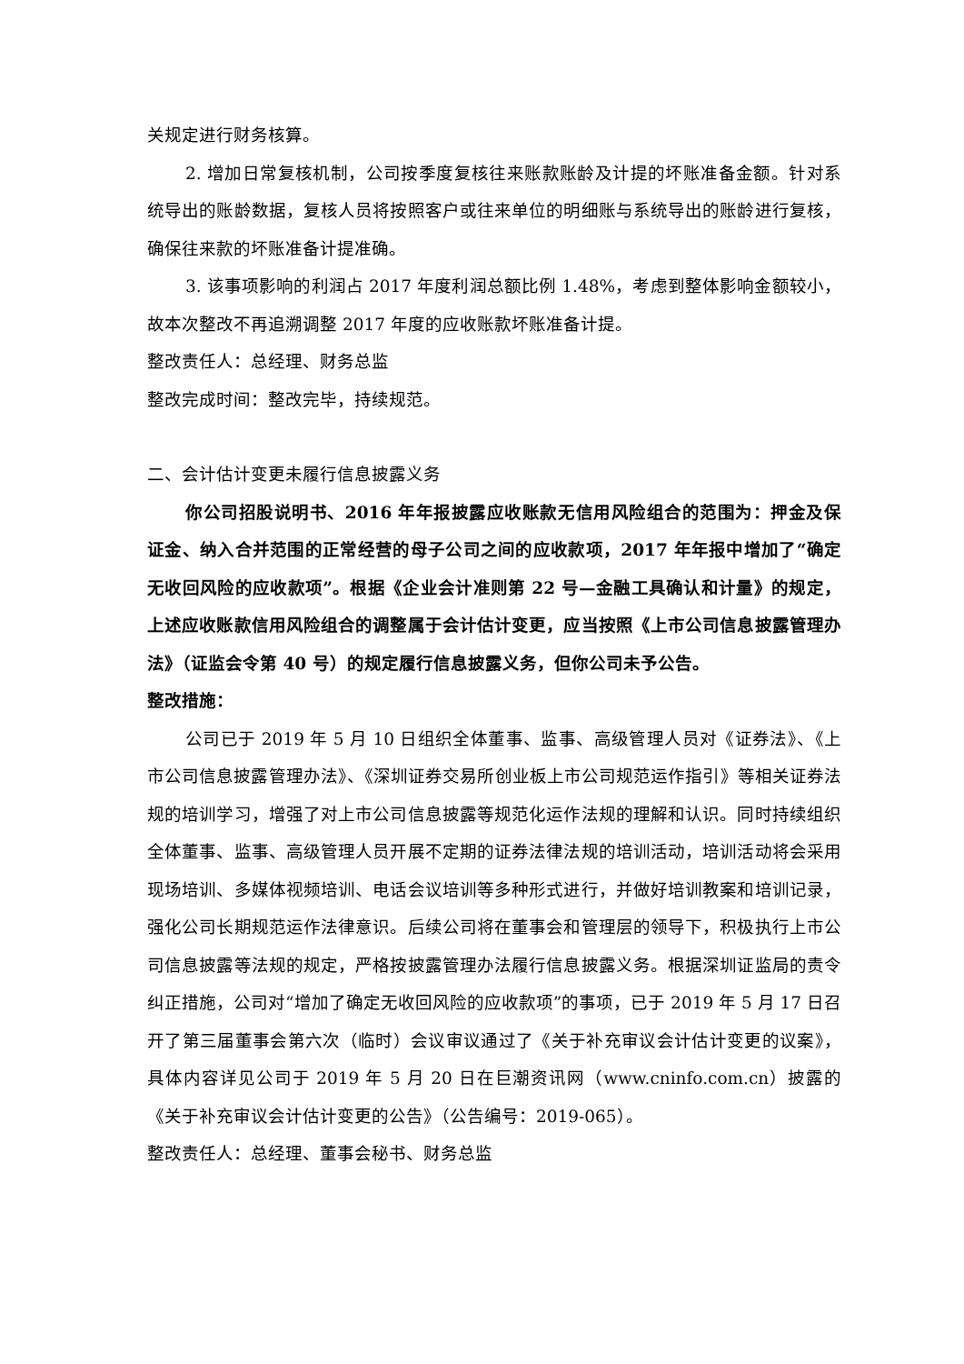关规定进行财务核算。
2. 增加日常复核机制，公司按季度复核往来账款账龄及计提的坏账准备金额。针对系统导出的账龄数据，复核人员将按照客户或往来单位的明细账与系统导出的账龄进行复核，确保往来款的坏账准备计提准确。
3. 该事项影响的利润占 2017 年度利润总额比例 1.48%，考虑到整体影响金额较小，故本次整改不再追溯调整 2017 年度的应收账款坏账准备计提。
整改责任人：总经理、财务总监
整改完成时间：整改完毕，持续规范。
二、会计估计变更未履行信息披露义务
你公司招股说明书、2016 年年报披露应收账款无信用风险组合的范围为：押金及保证金、纳入合并范围的正常经营的母子公司之间的应收款项，2017 年年报中增加了“确定无收回风险的应收款项”。根据《企业会计准则第 22 号—金融工具确认和计量》的规定，上述应收账款信用风险组合的调整属于会计估计变更，应当按照《上市公司信息披露管理办法》（证监会令第 40 号）的规定履行信息披露义务，但你公司未予公告。
整改措施：
公司已于 2019 年 5 月 10 日组织全体董事、监事、高级管理人员对《证券法》、《上市公司信息披露管理办法》、《深圳证券交易所创业板上市公司规范运作指引》等相关证券法规的培训学习，增强了对上市公司信息披露等规范化运作法规的理解和认识。同时持续组织全体董事、监事、高级管理人员开展不定期的证券法律法规的培训活动，培训活动将会采用现场培训、多媒体视频培训、电话会议培训等多种形式进行，并做好培训教案和培训记录，强化公司长期规范运作法律意识。后续公司将在董事会和管理层的领导下，积极执行上市公司信息披露等法规的规定，严格按披露管理办法履行信息披露义务。根据深圳证监局的责令纠正措施，公司对“增加了确定无收回风险的应收款项”的事项，已于 2019 年 5 月 17 日召开了第三届董事会第六次（临时）会议审议通过了《关于补充审议会计估计变更的议案》，具体内容详见公司于 2019 年 5 月 20 日在巨潮资讯网（www.cninfo.com.cn）披露的《关于补充审议会计估计变更的公告》（公告编号：2019-065）。
整改责任人：总经理、董事会秘书、财务总监